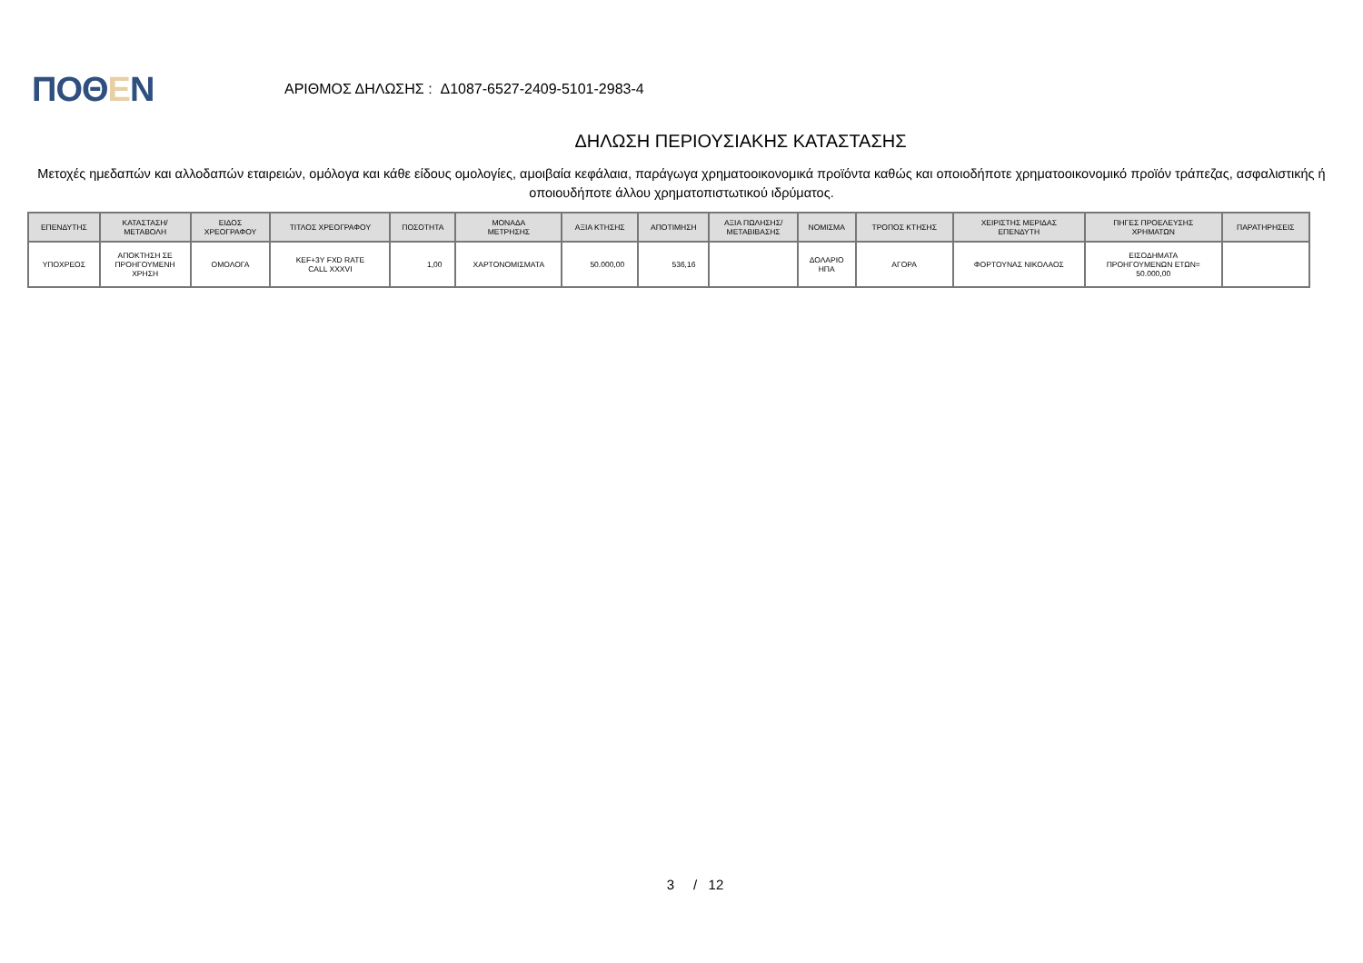ΠΟΘΕΝ
ΑΡΙΘΜΟΣ ΔΗΛΩΣΗΣ : Δ1087-6527-2409-5101-2983-4
ΔΗΛΩΣΗ ΠΕΡΙΟΥΣΙΑΚΗΣ ΚΑΤΑΣΤΑΣΗΣ
Μετοχές ημεδαπών και αλλοδαπών εταιρειών, ομόλογα και κάθε είδους ομολογίες, αμοιβαία κεφάλαια, παράγωγα χρηματοοικονομικά προϊόντα καθώς και οποιοδήποτε χρηματοοικονομικό προϊόν τράπεζας, ασφαλιστικής ή οποιουδήποτε άλλου χρηματοπιστωτικού ιδρύματος.
| ΕΠΕΝΔΥΤΗΣ | ΚΑΤΑΣΤΑΣΗ/ ΜΕΤΑΒΟΛΗ | ΕΙΔΟΣ ΧΡΕΟΓΡΑΦΟΥ | ΤΙΤΛΟΣ ΧΡΕΟΓΡΑΦΟΥ | ΠΟΣΟΤΗΤΑ | ΜΟΝΑΔΑ ΜΕΤΡΗΣΗΣ | ΑΞΙΑ ΚΤΗΣΗΣ | ΑΠΟΤΙΜΗΣΗ | ΑΞΙΑ ΠΩΛΗΣΗΣ/ ΜΕΤΑΒΙΒΑΣΗΣ | ΝΟΜΙΣΜΑ | ΤΡΟΠΟΣ ΚΤΗΣΗΣ | ΧΕΙΡΙΣΤΗΣ ΜΕΡΙΔΑΣ ΕΠΕΝΔΥΤΗ | ΠΗΓΕΣ ΠΡΟΕΛΕΥΣΗΣ ΧΡΗΜΑΤΩΝ | ΠΑΡΑΤΗΡΗΣΕΙΣ |
| --- | --- | --- | --- | --- | --- | --- | --- | --- | --- | --- | --- | --- | --- |
| ΥΠΟΧΡΕΟΣ | ΑΠΟΚΤΗΣΗ ΣΕ ΠΡΟΗΓΟΥΜΕΝΗ ΧΡΗΣΗ | ΟΜΟΛΟΓΑ | KEF+3Y FXD RATE CALL XXXVI | 1,00 | ΧΑΡΤΟΝΟΜΙΣΜΑΤΑ | 50.000,00 | 536,16 | | ΔΟΛΑΡΙΟ ΗΠΑ | ΑΓΟΡΑ | ΦΟΡΤΟΥΝΑΣ ΝΙΚΟΛΑΟΣ | ΕΙΣΟΔΗΜΑΤΑ ΠΡΟΗΓΟΥΜΕΝΩΝ ΕΤΩΝ= 50.000,00 | |
3 / 12